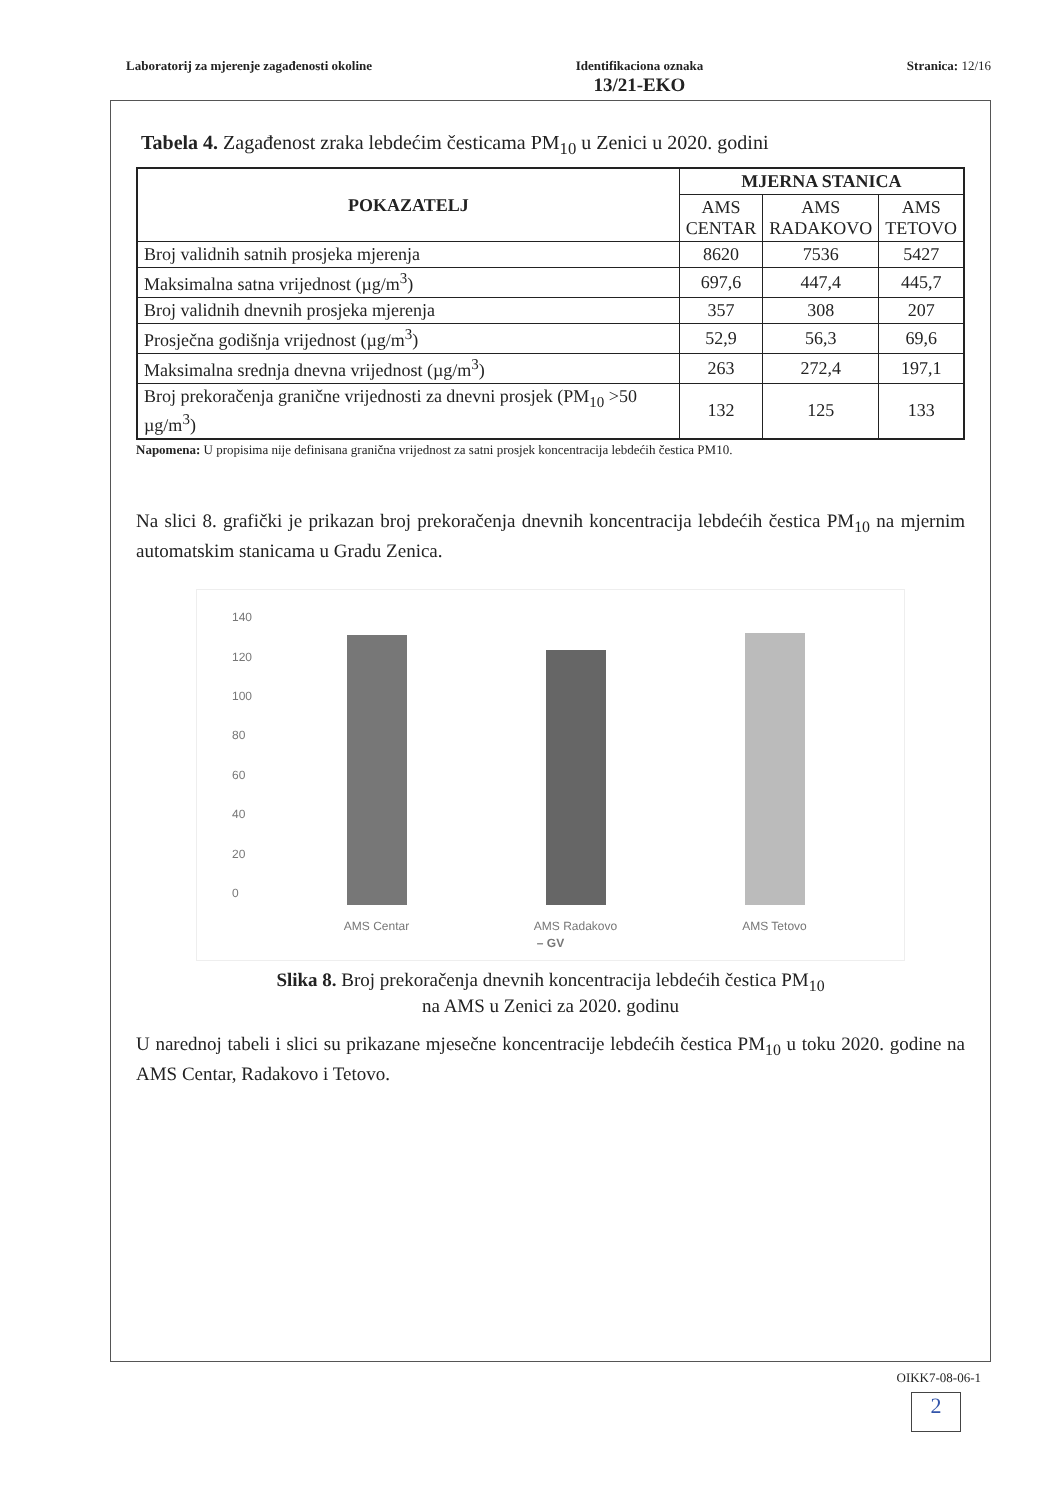Laboratorij za mjerenje zagađenosti okoline
Identifikaciona oznaka
13/21-EKO
Stranica: 12/16
Tabela 4. Zagađenost zraka lebdećim česticama PM<sub>10</sub> u Zenici u 2020. godini
| POKAZATELJ | MJERNA STANICA | | |
| --- | --- | --- | --- |
| | AMS CENTAR | AMS RADAKOVO | AMS TETOVO |
| Broj validnih satnih prosjeka mjerenja | 8620 | 7536 | 5427 |
| Maksimalna satna vrijednost (µg/m<sup>3</sup>) | 697,6 | 447,4 | 445,7 |
| Broj validnih dnevnih prosjeka mjerenja | 357 | 308 | 207 |
| Prosječna godišnja vrijednost (µg/m<sup>3</sup>) | 52,9 | 56,3 | 69,6 |
| Maksimalna srednja dnevna vrijednost (µg/m<sup>3</sup>) | 263 | 272,4 | 197,1 |
| Broj prekoračenja granične vrijednosti za dnevni prosjek (PM<sub>10</sub> >50 µg/m<sup>3</sup>) | 132 | 125 | 133 |
Napomena: U propisima nije definisana granična vrijednost za satni prosjek koncentracija lebdećih čestica PM10.
Na slici 8. grafički je prikazan broj prekoračenja dnevnih koncentracija lebdećih čestica PM<sub>10</sub> na mjernim automatskim stanicama u Gradu Zenica.
140
120
100
80
60
40
20
0
AMS Centar
AMS Radakovo
AMS Tetovo
– GV
Slika 8. Broj prekoračenja dnevnih koncentracija lebdećih čestica PM<sub>10</sub>
na AMS u Zenici za 2020. godinu
U narednoj tabeli i slici su prikazane mjesečne koncentracije lebdećih čestica PM<sub>10</sub> u toku 2020. godine na AMS Centar, Radakovo i Tetovo.
OIKK7-08-06-1
2